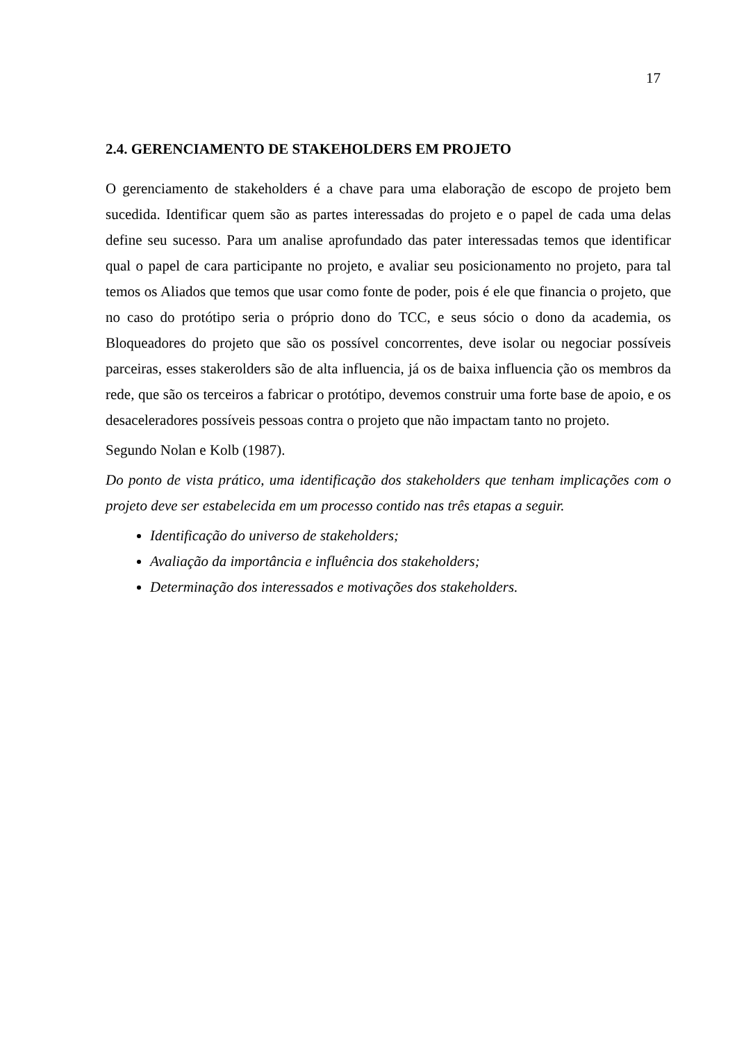17
2.4. GERENCIAMENTO DE STAKEHOLDERS EM PROJETO
O gerenciamento de stakeholders é a chave para uma elaboração de escopo de projeto bem sucedida. Identificar quem são as partes interessadas do projeto e o papel de cada uma delas define seu sucesso. Para um analise aprofundado das pater interessadas temos que identificar qual o papel de cara participante no projeto, e avaliar seu posicionamento no projeto, para tal temos os Aliados que temos que usar como fonte de poder, pois é ele que financia o projeto, que no caso do protótipo seria o próprio dono do TCC, e seus sócio o dono da academia, os Bloqueadores do projeto que são os possível concorrentes, deve isolar ou negociar possíveis parceiras, esses stakerolders são de alta influencia, já os de baixa influencia ção os membros da rede, que são os terceiros a fabricar o protótipo, devemos construir uma forte base de apoio, e os desaceleradores possíveis pessoas contra o projeto que não impactam tanto no projeto.
Segundo Nolan e Kolb (1987).
Do ponto de vista prático, uma identificação dos stakeholders que tenham implicações com o projeto deve ser estabelecida em um processo contido nas três etapas a seguir.
Identificação do universo de stakeholders;
Avaliação da importância e influência dos stakeholders;
Determinação dos interessados e motivações dos stakeholders.